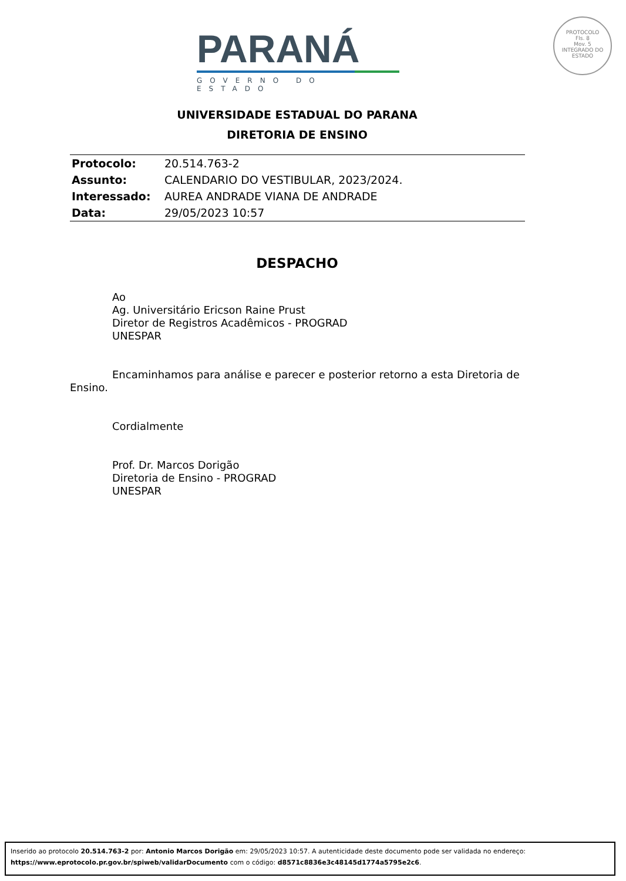PARANÁ
GOVERNO DO ESTADO
PROTOCOLO
Fls. 8
Mov. 5
INTEGRADO DO ESTADO
UNIVERSIDADE ESTADUAL DO PARANA
DIRETORIA DE ENSINO
| Protocolo: | 20.514.763-2 |
| Assunto: | CALENDARIO DO VESTIBULAR, 2023/2024. |
| Interessado: | AUREA ANDRADE VIANA DE ANDRADE |
| Data: | 29/05/2023 10:57 |
DESPACHO
Ao
Ag. Universitário Ericson Raine Prust
Diretor de Registros Acadêmicos - PROGRAD
UNESPAR
Encaminhamos para análise e parecer e posterior retorno a esta Diretoria de Ensino.
Cordialmente
Prof. Dr. Marcos Dorigão
Diretoria de Ensino - PROGRAD
UNESPAR
Inserido ao protocolo 20.514.763-2 por: Antonio Marcos Dorigão em: 29/05/2023 10:57. A autenticidade deste documento pode ser validada no endereço: https://www.eprotocolo.pr.gov.br/spiweb/validarDocumento com o código: d8571c8836e3c48145d1774a5795e2c6.